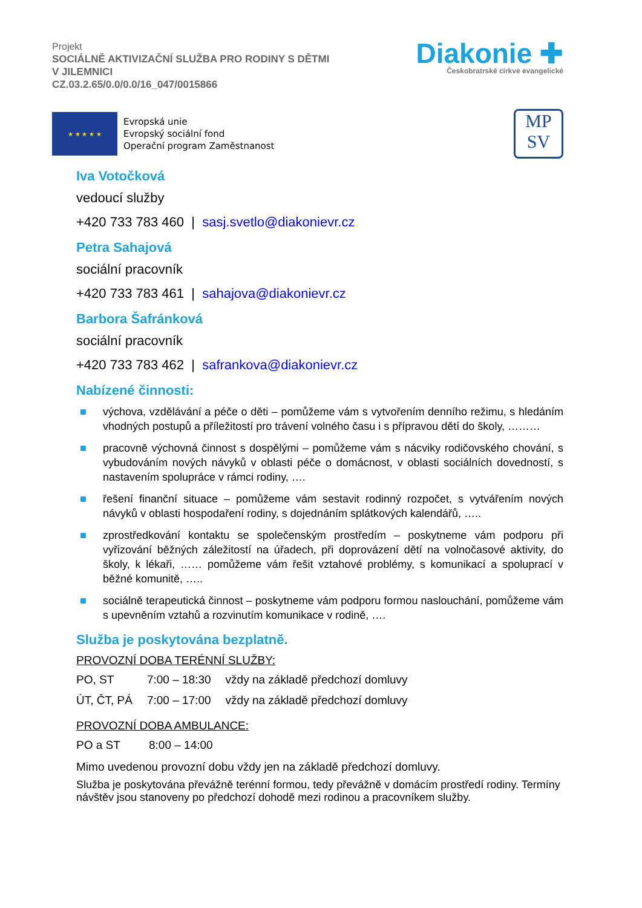Projekt
SOCIÁLNĚ AKTIVIZAČNÍ SLUŽBA PRO RODINY S DĚTMI
V JILEMNICI
CZ.03.2.65/0.0/0.0/16_047/0015866
Diakonie ✚
Českobratrské církve evangelické
★ ★ ★ ★ ★
Evropská unie
Evropský sociální fond
Operační program Zaměstnanost
MP
SV
Iva Votočková
vedoucí služby
+420 733 783 460 | sasj.svetlo@diakonievr.cz
Petra Sahajová
sociální pracovník
+420 733 783 461 | sahajova@diakonievr.cz
Barbora Šafránková
sociální pracovník
+420 733 783 462 | safrankova@diakonievr.cz
Nabízené činnosti:
■ výchova, vzdělávání a péče o děti – pomůžeme vám s vytvořením denního režimu, s hledáním vhodných postupů a příležitostí pro trávení volného času i s přípravou dětí do školy, ………
■ pracovně výchovná činnost s dospělými – pomůžeme vám s nácviky rodičovského chování, s vybudováním nových návyků v oblasti péče o domácnost, v oblasti sociálních dovedností, s nastavením spolupráce v rámci rodiny, ….
■ řešení finanční situace – pomůžeme vám sestavit rodinný rozpočet, s vytvářením nových návyků v oblasti hospodaření rodiny, s dojednáním splátkových kalendářů, …..
■ zprostředkování kontaktu se společenským prostředím – poskytneme vám podporu při vyřizování běžných záležitostí na úřadech, při doprovázení dětí na volnočasové aktivity, do školy, k lékaři, …… pomůžeme vám řešit vztahové problémy, s komunikací a spoluprací v běžné komunitě, …..
■ sociálně terapeutická činnost – poskytneme vám podporu formou naslouchání, pomůžeme vám s upevněním vztahů a rozvinutím komunikace v rodině, ….
Služba je poskytována bezplatně.
PROVOZNÍ DOBA TERÉNNÍ SLUŽBY:
| PO, ST | 7:00 – 18:30 | vždy na základě předchozí domluvy |
| ÚT, ČT, PÁ | 7:00 – 17:00 | vždy na základě předchozí domluvy |
PROVOZNÍ DOBA AMBULANCE:
| PO a ST | 8:00 – 14:00 |
Mimo uvedenou provozní dobu vždy jen na základě předchozí domluvy.
Služba je poskytována převážně terénní formou, tedy převážně v domácím prostředí rodiny. Termíny návštěv jsou stanoveny po předchozí dohodě mezi rodinou a pracovníkem služby.